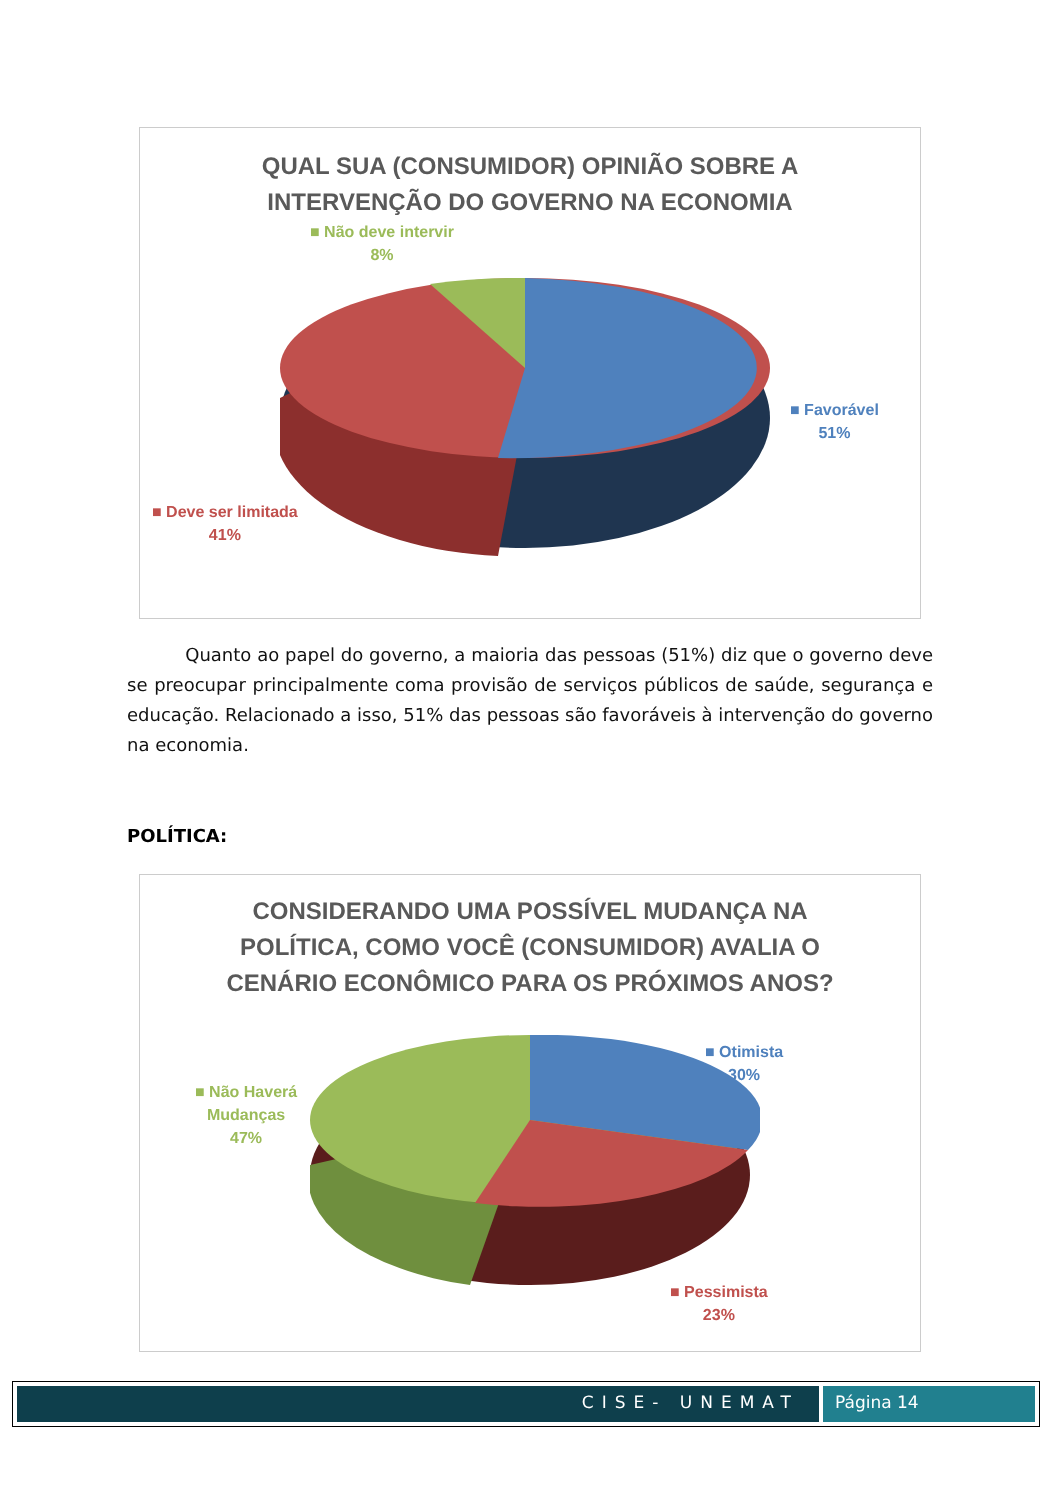QUAL SUA (CONSUMIDOR) OPINIÃO SOBRE A
INTERVENÇÃO DO GOVERNO NA ECONOMIA
■ Não deve intervir
8%
■ Favorável
51%
■ Deve ser limitada
41%
Quanto ao papel do governo, a maioria das pessoas (51%) diz que o governo deve se preocupar principalmente coma provisão de serviços públicos de saúde, segurança e educação. Relacionado a isso, 51% das pessoas são favoráveis à intervenção do governo na economia.
POLÍTICA:
CONSIDERANDO UMA POSSÍVEL MUDANÇA NA
POLÍTICA, COMO VOCÊ (CONSUMIDOR) AVALIA O
CENÁRIO ECONÔMICO PARA OS PRÓXIMOS ANOS?
■ Otimista
30%
■ Não Haverá
Mudanças
47%
■ Pessimista
23%
CISE- UNEMAT Página 14